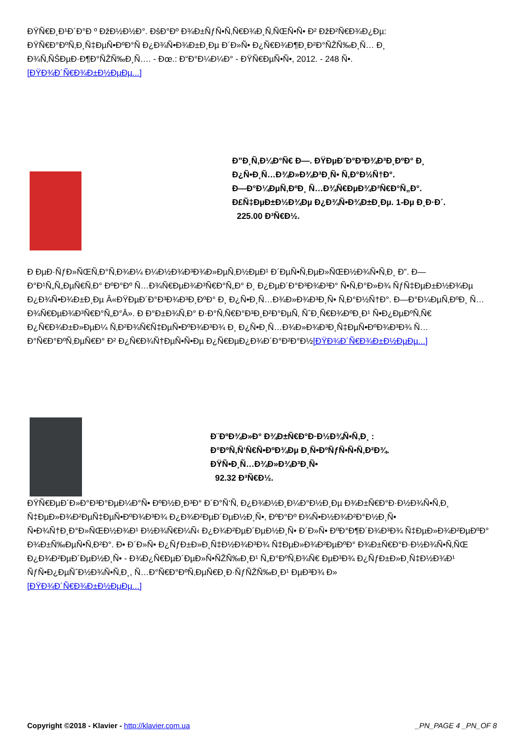ÐŸÑ€Ð¸Ð¹Ð´Ð°Ð º ÐžÐ½Ð½Ð°. ÐšÐ°Ðº Ð¾Ð±ÑƒÑ•Ñ‚Ñ€Ð¾Ð¸Ñ‚ÑŒÑ•Ñ• Ð² ÐžÐ²Ñ€Ð¾Ð¿Ðµ: ÐŸÑ€Ð°ÐºÑ‚Ð¸Ñ‡ÐµÑ•ÐºÐ°Ñ Ð¿Ð¾Ñ•Ð¾Ð±Ð¸Ðµ Ð´Ð»Ñ• Ð¿Ñ€Ð¾Ð¶Ð¸Ð²Ð°ÑŽÑ‰Ð¸Ñ… Ð¸ Ð¾Ñ‚ÑŠÐµÐ·Ð¶Ð°ÑŽÑ‰Ð¸Ñ…. - Ðœ.: Ð“Ð°Ð¼Ð¼Ð° - ÐŸÑ€ÐµÑ•Ñ•, 2012. - 248 Ñ•.
[ÐŸÐ¾Ð´Ñ€Ð¾Ð±Ð½ÐµÐµ...]
Ð”Ð¸Ñ‚Ð¼Ð°Ñ€ Ð—. ÐŸÐµÐ´Ð°Ð³Ð¾Ð³Ð¸ÐºÐ° Ð¸
Ð¿Ñ•Ð¸Ñ…Ð¾Ð»Ð¾Ð³Ð¸Ñ• Ñ‚Ð°Ð½Ñ†Ð°.
Ð—Ð°Ð¼ÐµÑ‚ÐºÐ¸ Ñ…Ð¾Ñ€ÐµÐ¾Ð³Ñ€Ð°Ñ„Ð°.
Ð£Ñ‡ÐµÐ±Ð½Ð¾Ðµ Ð¿Ð¾Ñ•Ð¾Ð±Ð¸Ðµ. 1-Ðµ Ð¸Ð·Ð´.
225.00 Ð³Ñ€Ð½.
Ð ÐµÐ·ÑƒÐ»ÑŒÑ‚Ð°Ñ‚Ð¾Ð¼ Ð¼Ð½Ð¾Ð³Ð¾Ð»ÐµÑ‚Ð½ÐµÐ¹ Ð´ÐµÑ•Ñ‚ÐµÐ»ÑŒÐ½Ð¾Ñ•Ñ‚Ð¸ Ð”. Ð—Ð°Ð¹Ñ„Ñ„ÐµÑ€Ñ‚Ð° ÐºÐ°Ðº Ñ…Ð¾Ñ€ÐµÐ¾Ð³Ñ€Ð°Ñ„Ð° Ð¸ Ð¿ÐµÐ´Ð°Ð³Ð¾Ð³Ð° Ñ•Ñ‚Ð°Ð»Ð¾ ÑƒÑ‡ÐµÐ±Ð½Ð¾Ðµ Ð¿Ð¾Ñ•Ð¾Ð±Ð¸Ðµ Â«ÐŸÐµÐ´Ð°Ð³Ð¾Ð³Ð¸ÐºÐ° Ð¸ Ð¿Ñ•Ð¸Ñ…Ð¾Ð»Ð¾Ð³Ð¸Ñ• Ñ‚Ð°Ð½Ñ†Ð°. Ð—Ð°Ð¼ÐµÑ‚ÐºÐ¸ Ñ…Ð¾Ñ€ÐµÐ¾Ð³Ñ€Ð°Ñ„Ð°Â». Ð Ð°Ð±Ð¾Ñ‚Ð° Ð·Ð°Ñ‚Ñ€Ð°Ð³Ð¸Ð²Ð°ÐµÑ‚ ÑˆÐ¸Ñ€Ð¾ÐºÐ¸Ð¹ Ñ•Ð¿ÐµÐºÑ‚Ñ€ Ð¿Ñ€Ð¾Ð±Ð»ÐµÐ¼ Ñ‚Ð²Ð¾Ñ€Ñ‡ÐµÑ•ÐºÐ¾Ð³Ð¾ Ð¸ Ð¿Ñ•Ð¸Ñ…Ð¾Ð»Ð¾Ð³Ð¸Ñ‡ÐµÑ•ÐºÐ¾Ð³Ð¾ Ñ…Ð°Ñ€Ð°ÐºÑ‚ÐµÑ€Ð° Ð² Ð¿Ñ€Ð¾Ñ†ÐµÑ•Ñ•Ðµ Ð¿Ñ€ÐµÐ¿Ð¾Ð´Ð°Ð²Ð°Ð½[ÐŸÐ¾Ð´Ñ€Ð¾Ð±Ð½ÐµÐµ...]
Ð¨ÐºÐ¾Ð»Ð° Ð¾Ð±Ñ€Ð°Ð·Ð½Ð¾Ñ•Ñ‚Ð¸ :
Ð°ÐºÑ‚Ñ‘Ñ€Ñ•ÐºÐ¾Ðµ Ð¸Ñ•ÐºÑƒÑ•Ñ•Ñ‚Ð²Ð¾.
ÐŸÑ•Ð¸Ñ…Ð¾Ð»Ð¾Ð³Ð¸Ñ•
92.32 Ð³Ñ€Ð½.
ÐŸÑ€ÐµÐ´Ð»Ð°Ð³Ð°ÐµÐ¼Ð°Ñ• ÐºÐ½Ð¸Ð³Ð° Ð´Ð°Ñ‘Ñ‚ Ð¿Ð¾Ð½Ð¸Ð¼Ð°Ð½Ð¸Ðµ Ð¾Ð±Ñ€Ð°Ð·Ð½Ð¾Ñ•Ñ‚Ð¸ Ñ‡ÐµÐ»Ð¾Ð²ÐµÑ‡ÐµÑ•ÐºÐ¾Ð³Ð¾ Ð¿Ð¾Ð²ÐµÐ´ÐµÐ½Ð¸Ñ•, ÐºÐ°Ðº Ð¾Ñ•Ð½Ð¾Ð²Ð°Ð½Ð¸Ñ• Ñ•Ð¾Ñ†Ð¸Ð°Ð»ÑŒÐ½Ð¾Ð¹ Ð½Ð¾Ñ€Ð¼Ñ‹ Ð¿Ð¾Ð²ÐµÐ´ÐµÐ½Ð¸Ñ• Ð´Ð»Ñ• ÐºÐ°Ð¶Ð´Ð¾Ð³Ð¾ Ñ‡ÐµÐ»Ð¾Ð²ÐµÐºÐ° Ð¾Ð±Ñ‰ÐµÑ•Ñ‚Ð²Ð°. Ð• Ð´Ð»Ñ• Ð¿ÑƒÐ±Ð»Ð¸Ñ‡Ð½Ð¾Ð³Ð¾ Ñ‡ÐµÐ»Ð¾Ð²ÐµÐºÐ° Ð¾Ð±Ñ€Ð°Ð·Ð½Ð¾Ñ•Ñ‚ÑŒ Ð¿Ð¾Ð²ÐµÐ´ÐµÐ½Ð¸Ñ• - Ð¾Ð¿Ñ€ÐµÐ´ÐµÐ»Ñ•ÑŽÑ‰Ð¸Ð¹ Ñ„Ð°ÐºÑ‚Ð¾Ñ€ ÐµÐ³Ð¾ Ð¿ÑƒÐ±Ð»Ð¸Ñ‡Ð½Ð¾Ð¹ ÑƒÑ•Ð¿ÐµÑˆÐ½Ð¾Ñ•Ñ‚Ð¸, Ñ…Ð°Ñ€Ð°ÐºÑ‚ÐµÑ€Ð¸Ð·ÑƒÑŽÑ‰Ð¸Ð¹ ÐµÐ³Ð¾ Ð»
[ÐŸÐ¾Ð´Ñ€Ð¾Ð±Ð½ÐµÐµ...]
Copyright ©2018 - Klavier - http://klavier.com.ua _PN_PAGE 4 _PN_OF 8